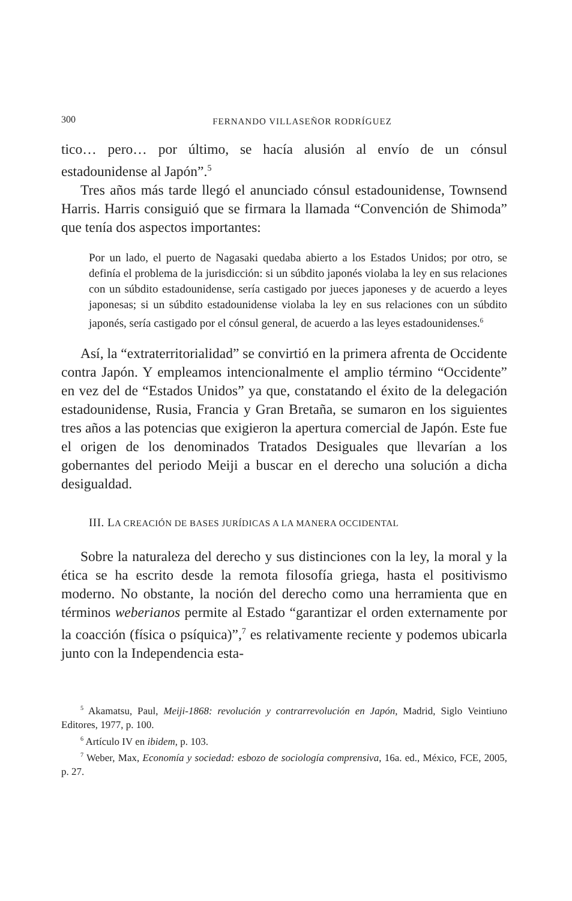300 FERNANDO VILLASEÑOR RODRÍGUEZ
tico… pero… por último, se hacía alusión al envío de un cónsul estadounidense al Japón”.<sup>5</sup>
Tres años más tarde llegó el anunciado cónsul estadounidense, Townsend Harris. Harris consiguió que se firmara la llamada “Convención de Shimoda” que tenía dos aspectos importantes:
Por un lado, el puerto de Nagasaki quedaba abierto a los Estados Unidos; por otro, se definía el problema de la jurisdicción: si un súbdito japonés violaba la ley en sus relaciones con un súbdito estadounidense, sería castigado por jueces japoneses y de acuerdo a leyes japonesas; si un súbdito estadounidense violaba la ley en sus relaciones con un súbdito japonés, sería castigado por el cónsul general, de acuerdo a las leyes estadounidenses.<sup>6</sup>
Así, la “extraterritorialidad” se convirtió en la primera afrenta de Occidente contra Japón. Y empleamos intencionalmente el amplio término “Occidente” en vez del de “Estados Unidos” ya que, constatando el éxito de la delegación estadounidense, Rusia, Francia y Gran Bretaña, se sumaron en los siguientes tres años a las potencias que exigieron la apertura comercial de Japón. Este fue el origen de los denominados Tratados Desiguales que llevarían a los gobernantes del periodo Meiji a buscar en el derecho una solución a dicha desigualdad.
III. LA CREACIÓN DE BASES JURÍDICAS A LA MANERA OCCIDENTAL
Sobre la naturaleza del derecho y sus distinciones con la ley, la moral y la ética se ha escrito desde la remota filosofía griega, hasta el positivismo moderno. No obstante, la noción del derecho como una herramienta que en términos weberianos permite al Estado “garantizar el orden externamente por la coacción (física o psíquica)”,<sup>7</sup> es relativamente reciente y podemos ubicarla junto con la Independencia esta-
<sup>5</sup> Akamatsu, Paul, Meiji-1868: revolución y contrarrevolución en Japón, Madrid, Siglo Veintiuno Editores, 1977, p. 100.
<sup>6</sup> Artículo IV en ibidem, p. 103.
<sup>7</sup> Weber, Max, Economía y sociedad: esbozo de sociología comprensiva, 16a. ed., México, FCE, 2005, p. 27.